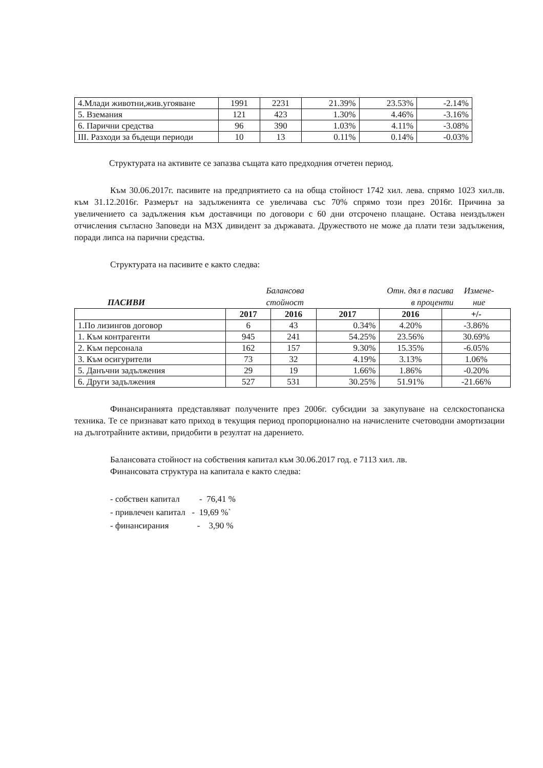| 4.Млади животни,жив.угояване | 1991 | 2231 | 21.39% | 23.53% | -2.14% |
| 5. Вземания | 121 | 423 | 1.30% | 4.46% | -3.16% |
| 6. Парични средства | 96 | 390 | 1.03% | 4.11% | -3.08% |
| III. Разходи за бъдещи периоди | 10 | 13 | 0.11% | 0.14% | -0.03% |
Структурата на активите се запазва същата като предходния отчетен период.
Към 30.06.2017г. пасивите на предприятието са на обща стойност 1742 хил. лева. спрямо 1023 хил.лв. към 31.12.2016г. Размерът на задълженията се увеличава със 70% спрямо този през 2016г. Причина за увеличението са задължения към доставчици по договори с 60 дни отсрочено плащане. Остава неиздължен отчисления съгласно Заповеди на МЗХ дивидент за държавата. Дружеството не може да плати тези задължения, поради липса на парични средства.
Структурата на пасивите е както следва:
ПАСИВИ
Балансова
стойност
Отн. дял в пасива
в проценти
Измене-
ние
| | 2017 | 2016 | 2017 | 2016 | +/- |
| 1.По лизингов договор | 6 | 43 | 0.34% | 4.20% | -3.86% |
| 1. Към контрагенти | 945 | 241 | 54.25% | 23.56% | 30.69% |
| 2. Към персонала | 162 | 157 | 9.30% | 15.35% | -6.05% |
| 3. Към осигурители | 73 | 32 | 4.19% | 3.13% | 1.06% |
| 5. Данъчни задължения | 29 | 19 | 1.66% | 1.86% | -0.20% |
| 6. Други задължения | 527 | 531 | 30.25% | 51.91% | -21.66% |
Финансиранията представляват получените през 2006г. субсидии за закупуване на селскостопанска техника. Те се признават като приход в текущия период пропорционално на начислените счетоводни амортизации на дълготрайните активи, придобити в резултат на дарението.
Балансовата стойност на собствения капитал към 30.06.2017 год. е 7113 хил. лв.
Финансовата структура на капитала е както следва:
- собствен капитал - 76,41 %
- привлечен капитал - 19,69 %`
- финансирания - 3,90 %